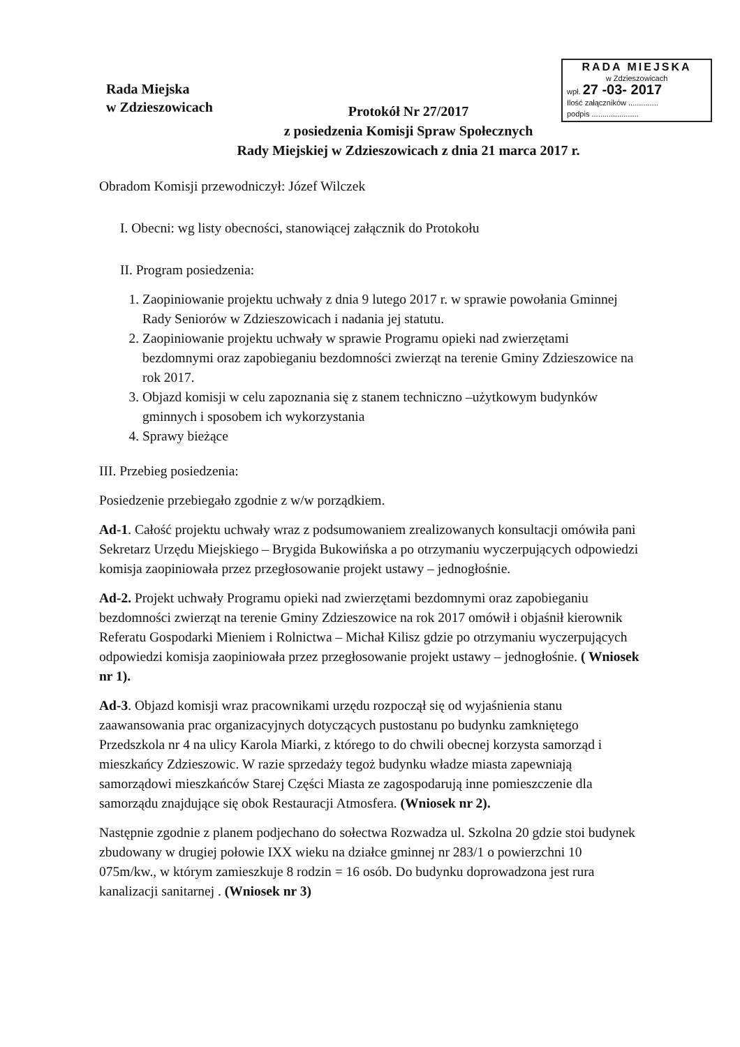Rada Miejska
w Zdzieszowicach
RADA MIEJSKA
w Zdzieszowicach
wpł. 27 -03- 2017
Ilość załączników ..............
podpis ......................
Protokół Nr 27/2017
z posiedzenia Komisji Spraw Społecznych
Rady Miejskiej w Zdzieszowicach z dnia 21 marca 2017 r.
Obradom Komisji przewodniczył: Józef Wilczek
I. Obecni: wg listy obecności, stanowiącej załącznik do Protokołu
II. Program posiedzenia:
1. Zaopiniowanie projektu uchwały z dnia 9 lutego 2017 r. w sprawie powołania Gminnej Rady Seniorów w Zdzieszowicach i nadania jej statutu.
2. Zaopiniowanie projektu uchwały w sprawie Programu opieki nad zwierzętami bezdomnymi oraz zapobieganiu bezdomności zwierząt na terenie Gminy Zdzieszowice na rok 2017.
3. Objazd komisji w celu zapoznania się z stanem techniczno –użytkowym budynków gminnych i sposobem ich wykorzystania
4. Sprawy bieżące
III. Przebieg posiedzenia:
Posiedzenie przebiegało zgodnie z w/w porządkiem.
Ad-1. Całość projektu uchwały wraz z podsumowaniem zrealizowanych konsultacji omówiła pani Sekretarz Urzędu Miejskiego – Brygida Bukowińska a po otrzymaniu wyczerpujących odpowiedzi komisja zaopiniowała przez przegłosowanie projekt ustawy – jednogłośnie.
Ad-2. Projekt uchwały Programu opieki nad zwierzętami bezdomnymi oraz zapobieganiu bezdomności zwierząt na terenie Gminy Zdzieszowice na rok 2017 omówił i objaśnił kierownik Referatu Gospodarki Mieniem i Rolnictwa – Michał Kilisz gdzie po otrzymaniu wyczerpujących odpowiedzi komisja zaopiniowała przez przegłosowanie projekt ustawy – jednogłośnie. ( Wniosek nr 1).
Ad-3. Objazd komisji wraz pracownikami urzędu rozpoczął się od wyjaśnienia stanu zaawansowania prac organizacyjnych dotyczących pustostanu po budynku zamkniętego Przedszkola nr 4 na ulicy Karola Miarki, z którego to do chwili obecnej korzysta samorząd i mieszkańcy Zdzieszowic. W razie sprzedaży tegoż budynku władze miasta zapewniają samorządowi mieszkańców Starej Części Miasta ze zagospodarują inne pomieszczenie dla samorządu znajdujące się obok Restauracji Atmosfera. (Wniosek nr 2).
Następnie zgodnie z planem podjechano do sołectwa Rozwadza ul. Szkolna 20 gdzie stoi budynek zbudowany w drugiej połowie IXX wieku na działce gminnej nr 283/1 o powierzchni 10 075m/kw., w którym zamieszkuje 8 rodzin = 16 osób. Do budynku doprowadzona jest rura kanalizacji sanitarnej . (Wniosek nr 3)